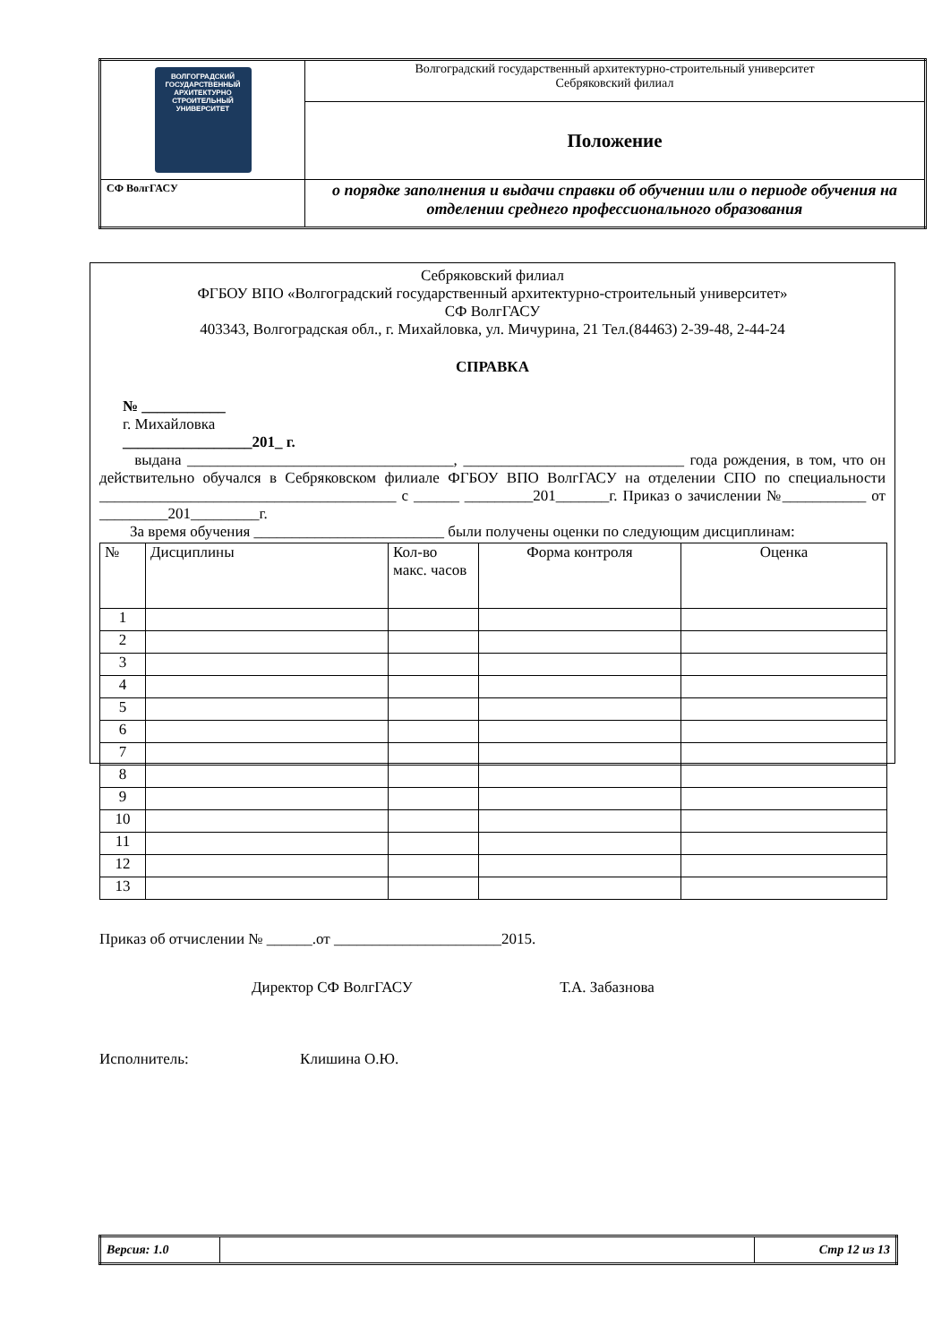| ВОЛГОГРАДСКИЙ ГОСУДАРСТВЕННЫЙ АРХИТЕКТУРНО СТРОИТЕЛЬНЫЙ УНИВЕРСИТЕТ | Волгоградский государственный архитектурно-строительный университет Себряковский филиал |
| | Положение |
| СФ ВолгГАСУ | о порядке заполнения и выдачи справки об обучении или о периоде обучения на отделении среднего профессионального образования |
Себряковский филиал
ФГБОУ ВПО «Волгоградский государственный архитектурно-строительный университет»
СФ ВолгГАСУ
403343, Волгоградская обл., г. Михайловка, ул. Мичурина, 21 Тел.(84463) 2-39-48, 2-44-24
СПРАВКА
№ ___________
г. Михайловка
_________________201_ г.
выдана ___________________________________, _____________________________ года рождения, в том, что он действительно обучался в Себряковском филиале ФГБОУ ВПО ВолгГАСУ на отделении СПО по специальности _______________________________________ с ______ _________201_______г. Приказ о зачислении №___________ от _________201_________г.
За время обучения _________________________ были получены оценки по следующим дисциплинам:
| № | Дисциплины | Кол-во макс. часов | Форма контроля | Оценка |
| 1 | | | | |
| 2 | | | | |
| 3 | | | | |
| 4 | | | | |
| 5 | | | | |
| 6 | | | | |
| 7 | | | | |
| 8 | | | | |
| 9 | | | | |
| 10 | | | | |
| 11 | | | | |
| 12 | | | | |
| 13 | | | | |
Приказ об отчислении № ______.от ______________________2015.
Директор СФ ВолгГАСУ Т.А. Забазнова
Исполнитель: Клишина О.Ю.
| Версия: 1.0 | | Стр 12 из 13 |